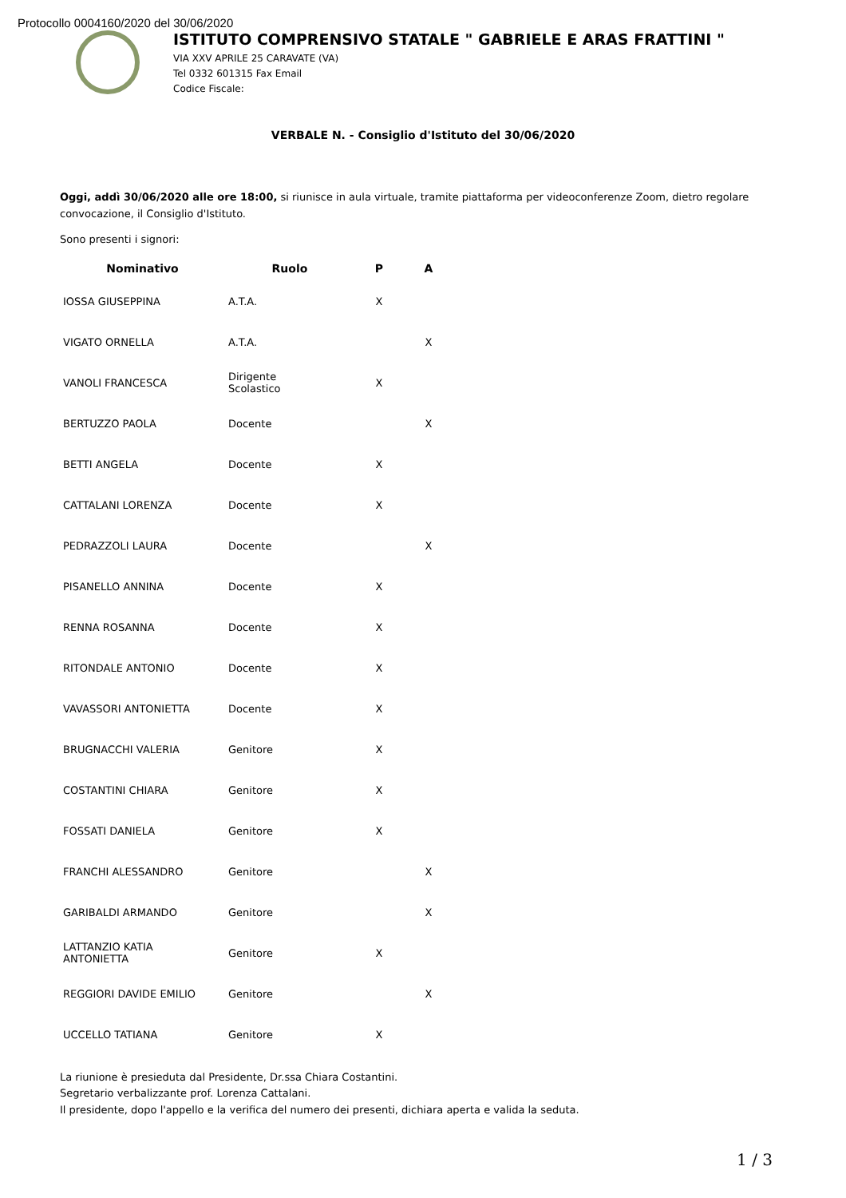Protocollo 0004160/2020 del 30/06/2020
ISTITUTO COMPRENSIVO STATALE " GABRIELE E ARAS FRATTINI "
VIA XXV APRILE 25 CARAVATE (VA)
Tel 0332 601315 Fax Email
Codice Fiscale:
VERBALE N. - Consiglio d'Istituto del 30/06/2020
Oggi, addì 30/06/2020 alle ore 18:00, si riunisce in aula virtuale, tramite piattaforma per videoconferenze Zoom, dietro regolare convocazione, il Consiglio d'Istituto.
Sono presenti i signori:
| Nominativo | Ruolo | P | A |
| --- | --- | --- | --- |
| IOSSA GIUSEPPINA | A.T.A. | X | |
| VIGATO ORNELLA | A.T.A. | | X |
| VANOLI FRANCESCA | Dirigente Scolastico | X | |
| BERTUZZO PAOLA | Docente | | X |
| BETTI ANGELA | Docente | X | |
| CATTALANI LORENZA | Docente | X | |
| PEDRAZZOLI LAURA | Docente | | X |
| PISANELLO ANNINA | Docente | X | |
| RENNA ROSANNA | Docente | X | |
| RITONDALE ANTONIO | Docente | X | |
| VAVASSORI ANTONIETTA | Docente | X | |
| BRUGNACCHI VALERIA | Genitore | X | |
| COSTANTINI CHIARA | Genitore | X | |
| FOSSATI DANIELA | Genitore | X | |
| FRANCHI ALESSANDRO | Genitore | | X |
| GARIBALDI ARMANDO | Genitore | | X |
| LATTANZIO KATIA ANTONIETTA | Genitore | X | |
| REGGIORI DAVIDE EMILIO | Genitore | | X |
| UCCELLO TATIANA | Genitore | X | |
La riunione è presieduta dal Presidente, Dr.ssa Chiara Costantini.
Segretario verbalizzante prof. Lorenza Cattalani.
Il presidente, dopo l'appello e la verifica del numero dei presenti, dichiara aperta e valida la seduta.
1 / 3